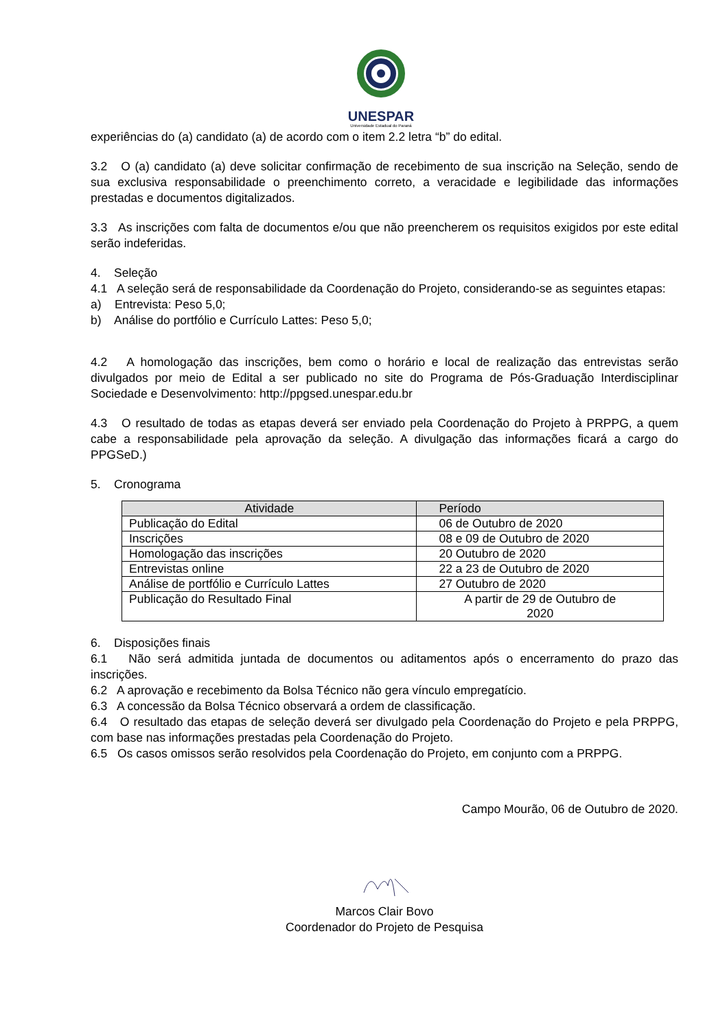UNESPAR
Universidade Estadual do Paraná
experiências do (a) candidato (a) de acordo com o item 2.2 letra “b” do edital.
3.2 O (a) candidato (a) deve solicitar confirmação de recebimento de sua inscrição na Seleção, sendo de sua exclusiva responsabilidade o preenchimento correto, a veracidade e legibilidade das informações prestadas e documentos digitalizados.
3.3 As inscrições com falta de documentos e/ou que não preencherem os requisitos exigidos por este edital serão indeferidas.
4. Seleção
4.1 A seleção será de responsabilidade da Coordenação do Projeto, considerando-se as seguintes etapas:
a) Entrevista: Peso 5,0;
b) Análise do portfólio e Currículo Lattes: Peso 5,0;
4.2 A homologação das inscrições, bem como o horário e local de realização das entrevistas serão divulgados por meio de Edital a ser publicado no site do Programa de Pós-Graduação Interdisciplinar Sociedade e Desenvolvimento: http://ppgsed.unespar.edu.br
4.3 O resultado de todas as etapas deverá ser enviado pela Coordenação do Projeto à PRPPG, a quem cabe a responsabilidade pela aprovação da seleção. A divulgação das informações ficará a cargo do PPGSeD.)
5. Cronograma
| Atividade | Período |
| --- | --- |
| Publicação do Edital | 06 de Outubro de 2020 |
| Inscrições | 08 e 09 de Outubro de 2020 |
| Homologação das inscrições | 20 Outubro de 2020 |
| Entrevistas online | 22 a 23 de Outubro de 2020 |
| Análise de portfólio e Currículo Lattes | 27 Outubro de 2020 |
| Publicação do Resultado Final | A partir de 29 de Outubro de 2020 |
6. Disposições finais
6.1 Não será admitida juntada de documentos ou aditamentos após o encerramento do prazo das inscrições.
6.2 A aprovação e recebimento da Bolsa Técnico não gera vínculo empregatício.
6.3 A concessão da Bolsa Técnico observará a ordem de classificação.
6.4 O resultado das etapas de seleção deverá ser divulgado pela Coordenação do Projeto e pela PRPPG, com base nas informações prestadas pela Coordenação do Projeto.
6.5 Os casos omissos serão resolvidos pela Coordenação do Projeto, em conjunto com a PRPPG.
Campo Mourão, 06 de Outubro de 2020.
Marcos Clair Bovo
Coordenador do Projeto de Pesquisa